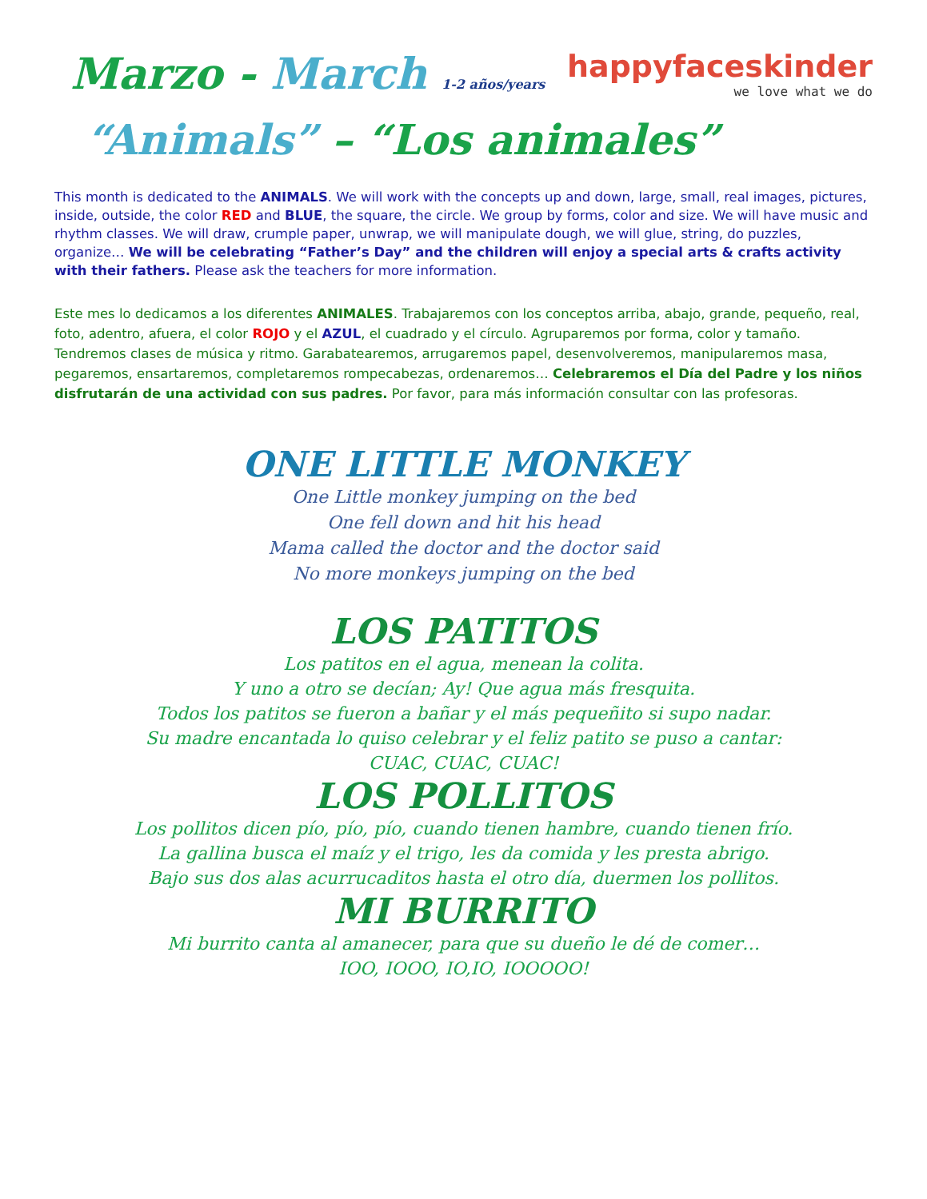Marzo - March 1-2 años/years
happyfaceskinder
we love what we do
“Animals” – “Los animales”
This month is dedicated to the ANIMALS. We will work with the concepts up and down, large, small, real images, pictures, inside, outside, the color RED and BLUE, the square, the circle. We group by forms, color and size. We will have music and rhythm classes. We will draw, crumple paper, unwrap, we will manipulate dough, we will glue, string, do puzzles, organize… We will be celebrating “Father’s Day” and the children will enjoy a special arts & crafts activity with their fathers. Please ask the teachers for more information.
Este mes lo dedicamos a los diferentes ANIMALES. Trabajaremos con los conceptos arriba, abajo, grande, pequeño, real, foto, adentro, afuera, el color ROJO y el AZUL, el cuadrado y el círculo. Agruparemos por forma, color y tamaño. Tendremos clases de música y ritmo. Garabatearemos, arrugaremos papel, desenvolveremos, manipularemos masa, pegaremos, ensartaremos, completaremos rompecabezas, ordenaremos… Celebraremos el Día del Padre y los niños disfrutarán de una actividad con sus padres. Por favor, para más información consultar con las profesoras.
ONE LITTLE MONKEY
One Little monkey jumping on the bed
One fell down and hit his head
Mama called the doctor and the doctor said
No more monkeys jumping on the bed
LOS PATITOS
Los patitos en el agua, menean la colita.
Y uno a otro se decían; Ay! Que agua más fresquita.
Todos los patitos se fueron a bañar y el más pequeñito si supo nadar.
Su madre encantada lo quiso celebrar y el feliz patito se puso a cantar:
CUAC, CUAC, CUAC!
LOS POLLITOS
Los pollitos dicen pío, pío, pío, cuando tienen hambre, cuando tienen frío.
La gallina busca el maíz y el trigo, les da comida y les presta abrigo.
Bajo sus dos alas acurrucaditos hasta el otro día, duermen los pollitos.
MI BURRITO
Mi burrito canta al amanecer, para que su dueño le dé de comer…
IOO, IOOO, IO,IO, IOOOOO!